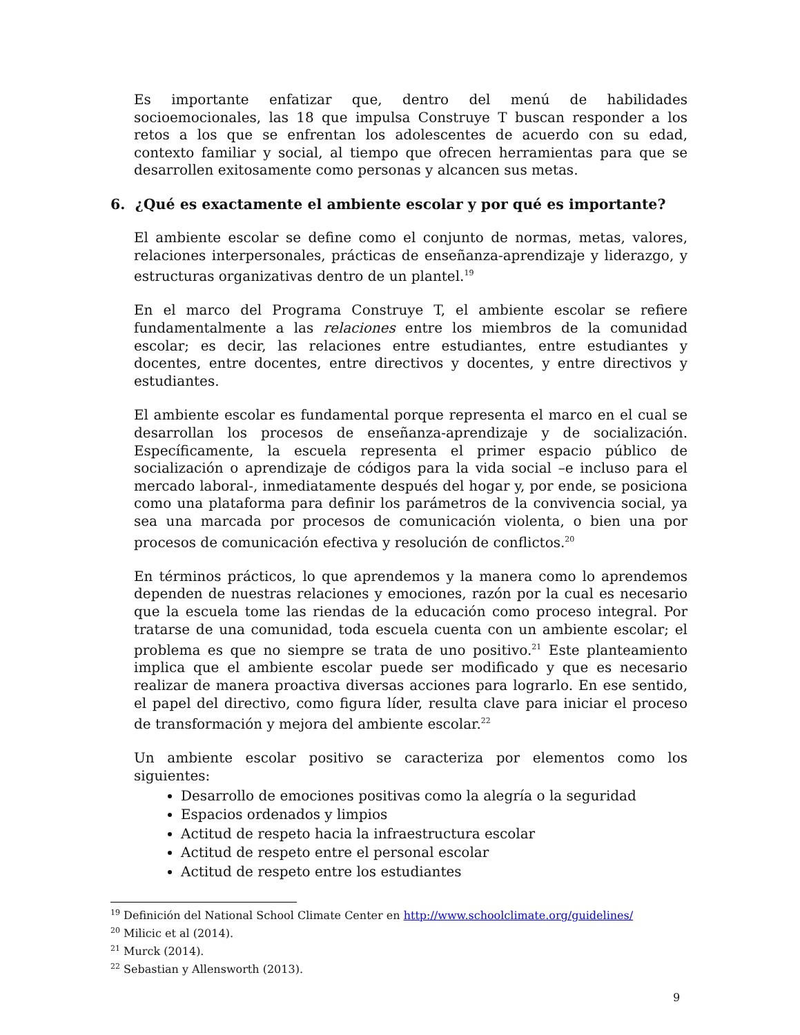Es importante enfatizar que, dentro del menú de habilidades socioemocionales, las 18 que impulsa Construye T buscan responder a los retos a los que se enfrentan los adolescentes de acuerdo con su edad, contexto familiar y social, al tiempo que ofrecen herramientas para que se desarrollen exitosamente como personas y alcancen sus metas.
6. ¿Qué es exactamente el ambiente escolar y por qué es importante?
El ambiente escolar se define como el conjunto de normas, metas, valores, relaciones interpersonales, prácticas de enseñanza-aprendizaje y liderazgo, y estructuras organizativas dentro de un plantel.<sup>19</sup>
En el marco del Programa Construye T, el ambiente escolar se refiere fundamentalmente a las relaciones entre los miembros de la comunidad escolar; es decir, las relaciones entre estudiantes, entre estudiantes y docentes, entre docentes, entre directivos y docentes, y entre directivos y estudiantes.
El ambiente escolar es fundamental porque representa el marco en el cual se desarrollan los procesos de enseñanza-aprendizaje y de socialización. Específicamente, la escuela representa el primer espacio público de socialización o aprendizaje de códigos para la vida social –e incluso para el mercado laboral-, inmediatamente después del hogar y, por ende, se posiciona como una plataforma para definir los parámetros de la convivencia social, ya sea una marcada por procesos de comunicación violenta, o bien una por procesos de comunicación efectiva y resolución de conflictos.<sup>20</sup>
En términos prácticos, lo que aprendemos y la manera como lo aprendemos dependen de nuestras relaciones y emociones, razón por la cual es necesario que la escuela tome las riendas de la educación como proceso integral. Por tratarse de una comunidad, toda escuela cuenta con un ambiente escolar; el problema es que no siempre se trata de uno positivo.<sup>21</sup> Este planteamiento implica que el ambiente escolar puede ser modificado y que es necesario realizar de manera proactiva diversas acciones para lograrlo. En ese sentido, el papel del directivo, como figura líder, resulta clave para iniciar el proceso de transformación y mejora del ambiente escolar.<sup>22</sup>
Un ambiente escolar positivo se caracteriza por elementos como los siguientes:
Desarrollo de emociones positivas como la alegría o la seguridad
Espacios ordenados y limpios
Actitud de respeto hacia la infraestructura escolar
Actitud de respeto entre el personal escolar
Actitud de respeto entre los estudiantes
<sup>19</sup> Definición del National School Climate Center en http://www.schoolclimate.org/guidelines/
<sup>20</sup> Milicic et al (2014).
<sup>21</sup> Murck (2014).
<sup>22</sup> Sebastian y Allensworth (2013).
9